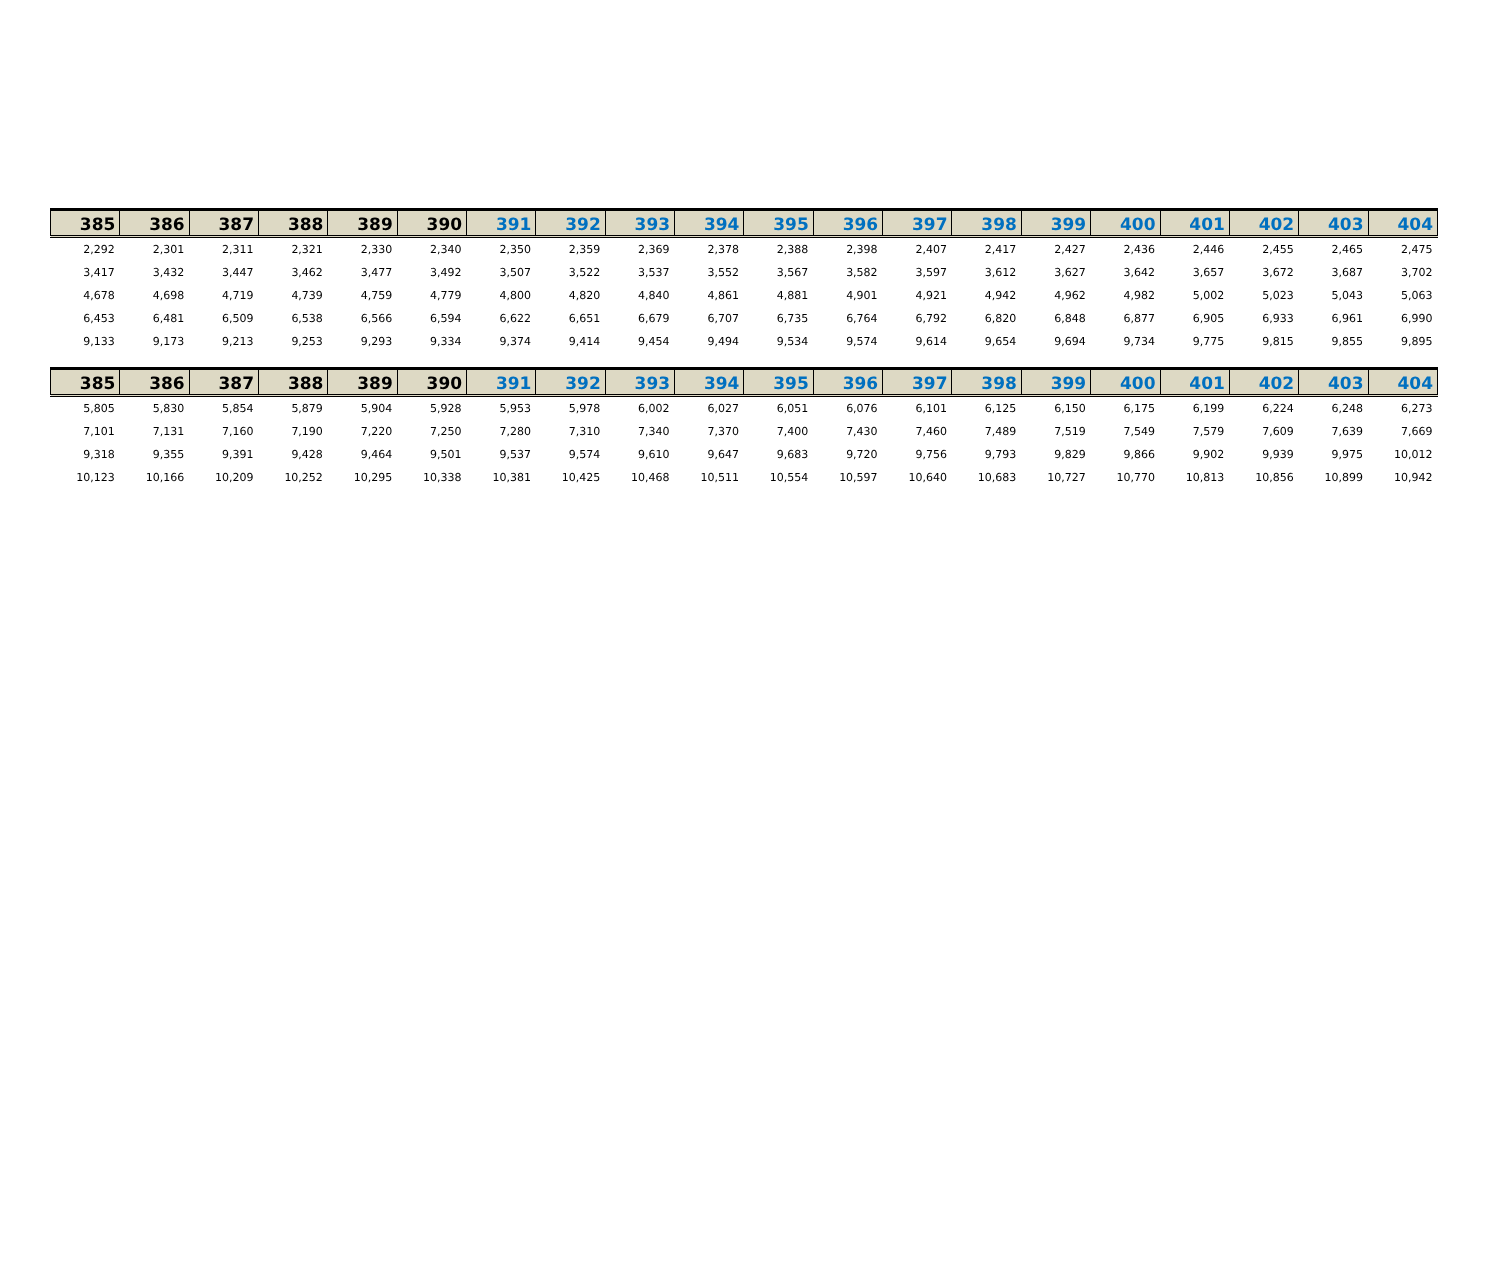| 385 | 386 | 387 | 388 | 389 | 390 | 391 | 392 | 393 | 394 | 395 | 396 | 397 | 398 | 399 | 400 | 401 | 402 | 403 | 404 |
| --- | --- | --- | --- | --- | --- | --- | --- | --- | --- | --- | --- | --- | --- | --- | --- | --- | --- | --- | --- |
| 2,292 | 2,301 | 2,311 | 2,321 | 2,330 | 2,340 | 2,350 | 2,359 | 2,369 | 2,378 | 2,388 | 2,398 | 2,407 | 2,417 | 2,427 | 2,436 | 2,446 | 2,455 | 2,465 | 2,475 |
| 3,417 | 3,432 | 3,447 | 3,462 | 3,477 | 3,492 | 3,507 | 3,522 | 3,537 | 3,552 | 3,567 | 3,582 | 3,597 | 3,612 | 3,627 | 3,642 | 3,657 | 3,672 | 3,687 | 3,702 |
| 4,678 | 4,698 | 4,719 | 4,739 | 4,759 | 4,779 | 4,800 | 4,820 | 4,840 | 4,861 | 4,881 | 4,901 | 4,921 | 4,942 | 4,962 | 4,982 | 5,002 | 5,023 | 5,043 | 5,063 |
| 6,453 | 6,481 | 6,509 | 6,538 | 6,566 | 6,594 | 6,622 | 6,651 | 6,679 | 6,707 | 6,735 | 6,764 | 6,792 | 6,820 | 6,848 | 6,877 | 6,905 | 6,933 | 6,961 | 6,990 |
| 9,133 | 9,173 | 9,213 | 9,253 | 9,293 | 9,334 | 9,374 | 9,414 | 9,454 | 9,494 | 9,534 | 9,574 | 9,614 | 9,654 | 9,694 | 9,734 | 9,775 | 9,815 | 9,855 | 9,895 |
| 385 | 386 | 387 | 388 | 389 | 390 | 391 | 392 | 393 | 394 | 395 | 396 | 397 | 398 | 399 | 400 | 401 | 402 | 403 | 404 |
| --- | --- | --- | --- | --- | --- | --- | --- | --- | --- | --- | --- | --- | --- | --- | --- | --- | --- | --- | --- |
| 5,805 | 5,830 | 5,854 | 5,879 | 5,904 | 5,928 | 5,953 | 5,978 | 6,002 | 6,027 | 6,051 | 6,076 | 6,101 | 6,125 | 6,150 | 6,175 | 6,199 | 6,224 | 6,248 | 6,273 |
| 7,101 | 7,131 | 7,160 | 7,190 | 7,220 | 7,250 | 7,280 | 7,310 | 7,340 | 7,370 | 7,400 | 7,430 | 7,460 | 7,489 | 7,519 | 7,549 | 7,579 | 7,609 | 7,639 | 7,669 |
| 9,318 | 9,355 | 9,391 | 9,428 | 9,464 | 9,501 | 9,537 | 9,574 | 9,610 | 9,647 | 9,683 | 9,720 | 9,756 | 9,793 | 9,829 | 9,866 | 9,902 | 9,939 | 9,975 | 10,012 |
| 10,123 | 10,166 | 10,209 | 10,252 | 10,295 | 10,338 | 10,381 | 10,425 | 10,468 | 10,511 | 10,554 | 10,597 | 10,640 | 10,683 | 10,727 | 10,770 | 10,813 | 10,856 | 10,899 | 10,942 |